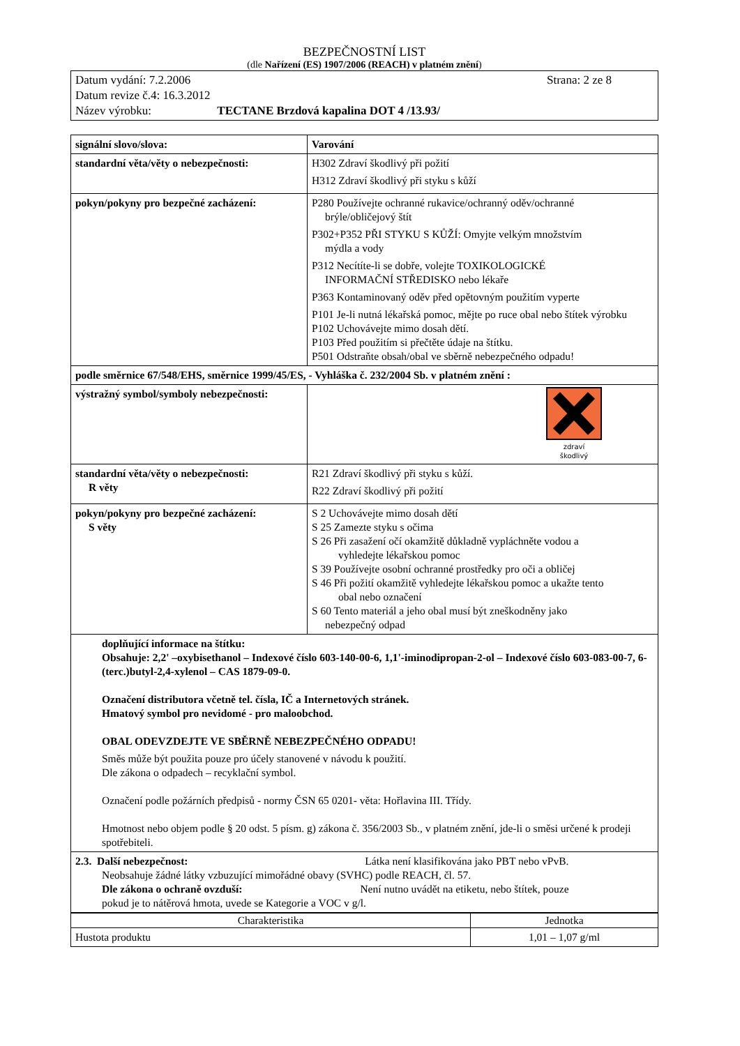BEZPEČNOSTNÍ LIST
(dle Nařízení (ES) 1907/2006 (REACH) v platném znění)
Datum vydání: 7.2.2006 Strana: 2 ze 8
Datum revize č.4: 16.3.2012
Název výrobku: TECTANE Brzdová kapalina DOT 4 /13.93/
| signální slovo/slova: | Varování |
| standardní věta/věty o nebezpečnosti: | H302 Zdraví škodlivý při požití H312 Zdraví škodlivý při styku s kůží |
| pokyn/pokyny pro bezpečné zacházení: | P280 Používejte ochranné rukavice/ochranný oděv/ochranné brýle/obličejový štít P302+P352 PŘI STYKU S KŮŽÍ: Omyjte velkým množstvím mýdla a vody P312 Necítíte-li se dobře, volejte TOXIKOLOGICKÉ INFORMAČNÍ STŘEDISKO nebo lékaře P363 Kontaminovaný oděv před opětovným použitím vyperte P101 Je-li nutná lékařská pomoc, mějte po ruce obal nebo štítek výrobku P102 Uchovávejte mimo dosah dětí. P103 Před použitím si přečtěte údaje na štítku. P501 Odstraňte obsah/obal ve sběrně nebezpečného odpadu! |
| podle směrnice 67/548/EHS, směrnice 1999/45/ES, - Vyhláška č. 232/2004 Sb. v platném znění : | |
| výstražný symbol/symboly nebezpečnosti: | zdraví škodlivý |
| standardní věta/věty o nebezpečnosti: R věty | R21 Zdraví škodlivý při styku s kůží. R22 Zdraví škodlivý při požití |
| pokyn/pokyny pro bezpečné zacházení: S věty | S 2 Uchovávejte mimo dosah dětí S 25 Zamezte styku s očima S 26 Při zasažení očí okamžitě důkladně vypláchněte vodou a vyhledejte lékařskou pomoc S 39 Používejte osobní ochranné prostředky pro oči a obličej S 46 Při požití okamžitě vyhledejte lékařskou pomoc a ukažte tento obal nebo označení S 60 Tento materiál a jeho obal musí být zneškodněny jako nebezpečný odpad |
| doplňující informace na štítku: Obsahuje: 2,2' –oxybisethanol – Indexové číslo 603-140-00-6, 1,1'-iminodipropan-2-ol – Indexové číslo 603-083-00-7, 6-(terc.)butyl-2,4-xylenol – CAS 1879-09-0. Označení distributora včetně tel. čísla, IČ a Internetových stránek. Hmatový symbol pro nevidomé - pro maloobchod. OBAL ODEVZDEJTE VE SBĚRNĚ NEBEZPEČNÉHO ODPADU! Směs může být použita pouze pro účely stanovené v návodu k použití. Dle zákona o odpadech – recyklační symbol. Označení podle požárních předpisů - normy ČSN 65 0201- věta: Hořlavina III. Třídy. Hmotnost nebo objem podle § 20 odst. 5 písm. g) zákona č. 356/2003 Sb., v platném znění, jde-li o směsi určené k prodeji spotřebiteli. | |
| 2.3. Další nebezpečnost: Látka není klasifikována jako PBT nebo vPvB. Neobsahuje žádné látky vzbuzující mimořádné obavy (SVHC) podle REACH, čl. 57. Dle zákona o ochraně ovzduší: Není nutno uvádět na etiketu, nebo štítek, pouze pokud je to nátěrová hmota, uvede se Kategorie a VOC v g/l. | |
| Charakteristika | Jednotka |
| --- | --- |
| Hustota produktu | 1,01 – 1,07 g/ml |